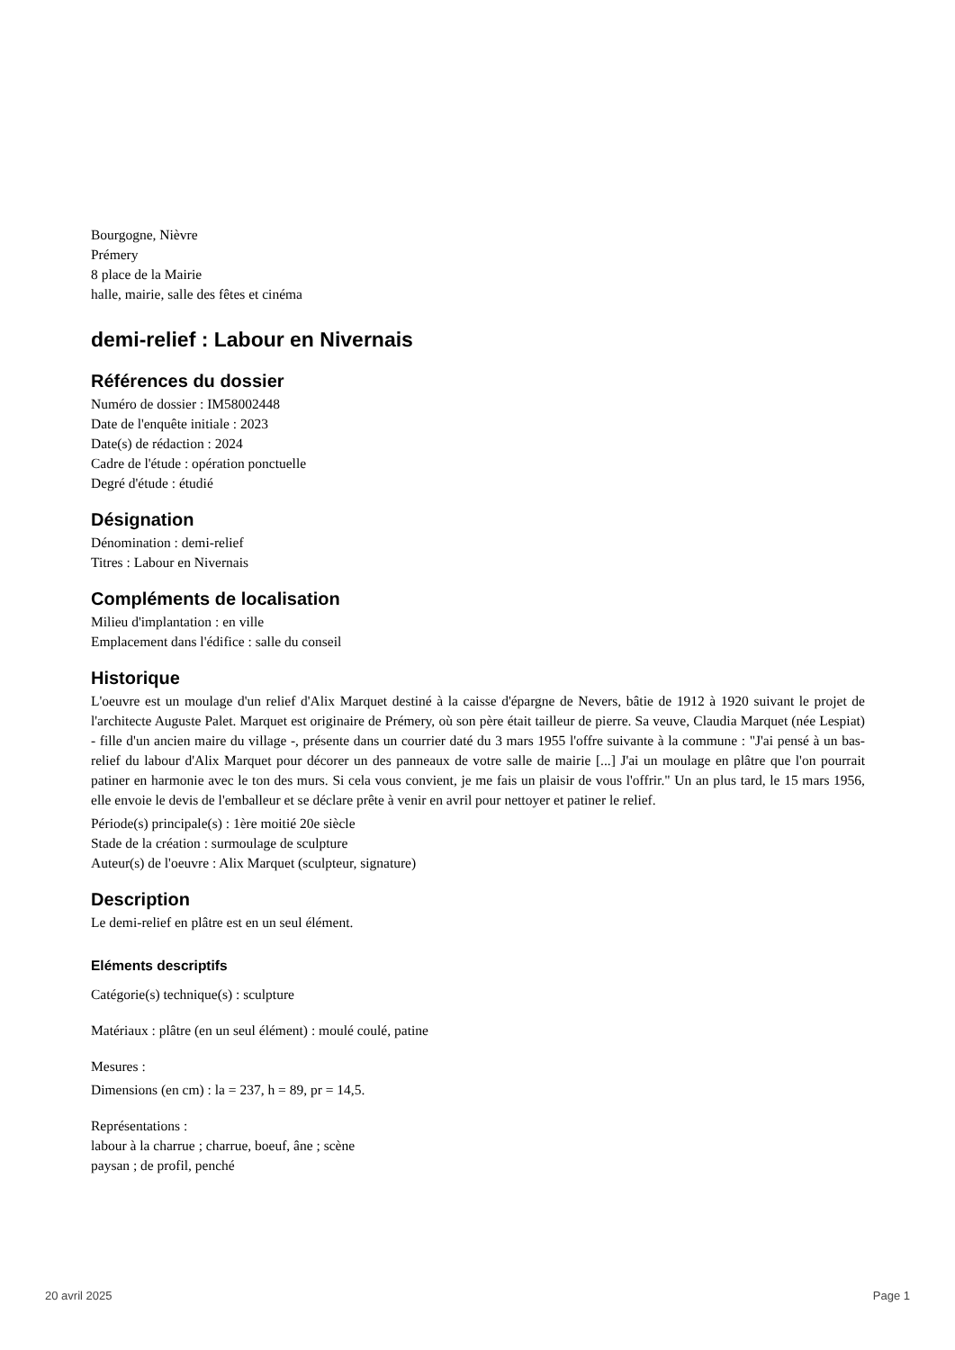Bourgogne, Nièvre
Prémery
8 place de la Mairie
halle, mairie, salle des fêtes et cinéma
demi-relief : Labour en Nivernais
Références du dossier
Numéro de dossier : IM58002448
Date de l'enquête initiale : 2023
Date(s) de rédaction : 2024
Cadre de l'étude : opération ponctuelle
Degré d'étude : étudié
Désignation
Dénomination : demi-relief
Titres : Labour en Nivernais
Compléments de localisation
Milieu d'implantation : en ville
Emplacement dans l'édifice : salle du conseil
Historique
L'oeuvre est un moulage d'un relief d'Alix Marquet destiné à la caisse d'épargne de Nevers, bâtie de 1912 à 1920 suivant le projet de l'architecte Auguste Palet. Marquet est originaire de Prémery, où son père était tailleur de pierre. Sa veuve, Claudia Marquet (née Lespiat) - fille d'un ancien maire du village -, présente dans un courrier daté du 3 mars 1955 l'offre suivante à la commune : "J'ai pensé à un bas-relief du labour d'Alix Marquet pour décorer un des panneaux de votre salle de mairie [...] J'ai un moulage en plâtre que l'on pourrait patiner en harmonie avec le ton des murs. Si cela vous convient, je me fais un plaisir de vous l'offrir." Un an plus tard, le 15 mars 1956, elle envoie le devis de l'emballeur et se déclare prête à venir en avril pour nettoyer et patiner le relief.
Période(s) principale(s) : 1ère moitié 20e siècle
Stade de la création : surmoulage de sculpture
Auteur(s) de l'oeuvre : Alix Marquet (sculpteur, signature)
Description
Le demi-relief en plâtre est en un seul élément.
Eléments descriptifs
Catégorie(s) technique(s) : sculpture
Matériaux : plâtre (en un seul élément) : moulé coulé, patine
Mesures :
Dimensions (en cm) : la = 237, h = 89, pr = 14,5.
Représentations :
labour à la charrue ; charrue, boeuf, âne ; scène
paysan ; de profil, penché
20 avril 2025 Page 1